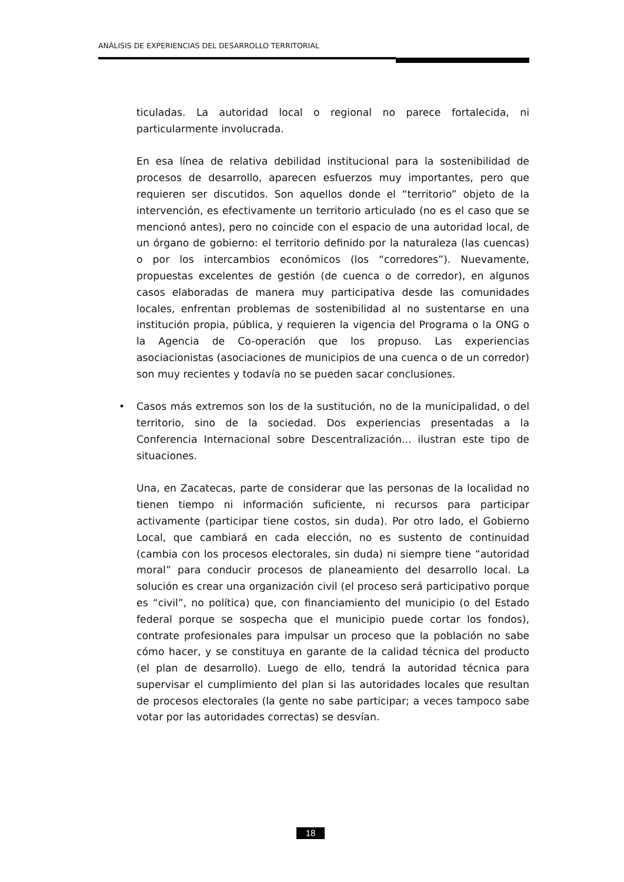ANÁLISIS DE EXPERIENCIAS DEL DESARROLLO TERRITORIAL
ticuladas. La autoridad local o regional no parece fortalecida, ni particularmente involucrada.
En esa línea de relativa debilidad institucional para la sostenibilidad de procesos de desarrollo, aparecen esfuerzos muy importantes, pero que requieren ser discutidos. Son aquellos donde el “territorio” objeto de la intervención, es efectivamente un territorio articulado (no es el caso que se mencionó antes), pero no coincide con el espacio de una autoridad local, de un órgano de gobierno: el territorio definido por la naturaleza (las cuencas) o por los intercambios económicos (los “corredores”). Nuevamente, propuestas excelentes de gestión (de cuenca o de corredor), en algunos casos elaboradas de manera muy participativa desde las comunidades locales, enfrentan problemas de sostenibilidad al no sustentarse en una institución propia, pública, y requieren la vigencia del Programa o la ONG o la Agencia de Co-operación que los propuso. Las experiencias asociacionistas (asociaciones de municipios de una cuenca o de un corredor) son muy recientes y todavía no se pueden sacar conclusiones.
• Casos más extremos son los de la sustitución, no de la municipalidad, o del territorio, sino de la sociedad. Dos experiencias presentadas a la Conferencia Internacional sobre Descentralización... ilustran este tipo de situaciones.
Una, en Zacatecas, parte de considerar que las personas de la localidad no tienen tiempo ni información suficiente, ni recursos para participar activamente (participar tiene costos, sin duda). Por otro lado, el Gobierno Local, que cambiará en cada elección, no es sustento de continuidad (cambia con los procesos electorales, sin duda) ni siempre tiene “autoridad moral” para conducir procesos de planeamiento del desarrollo local. La solución es crear una organización civil (el proceso será participativo porque es “civil”, no política) que, con financiamiento del municipio (o del Estado federal porque se sospecha que el municipio puede cortar los fondos), contrate profesionales para impulsar un proceso que la población no sabe cómo hacer, y se constituya en garante de la calidad técnica del producto (el plan de desarrollo). Luego de ello, tendrá la autoridad técnica para supervisar el cumplimiento del plan si las autoridades locales que resultan de procesos electorales (la gente no sabe participar; a veces tampoco sabe votar por las autoridades correctas) se desvían.
18